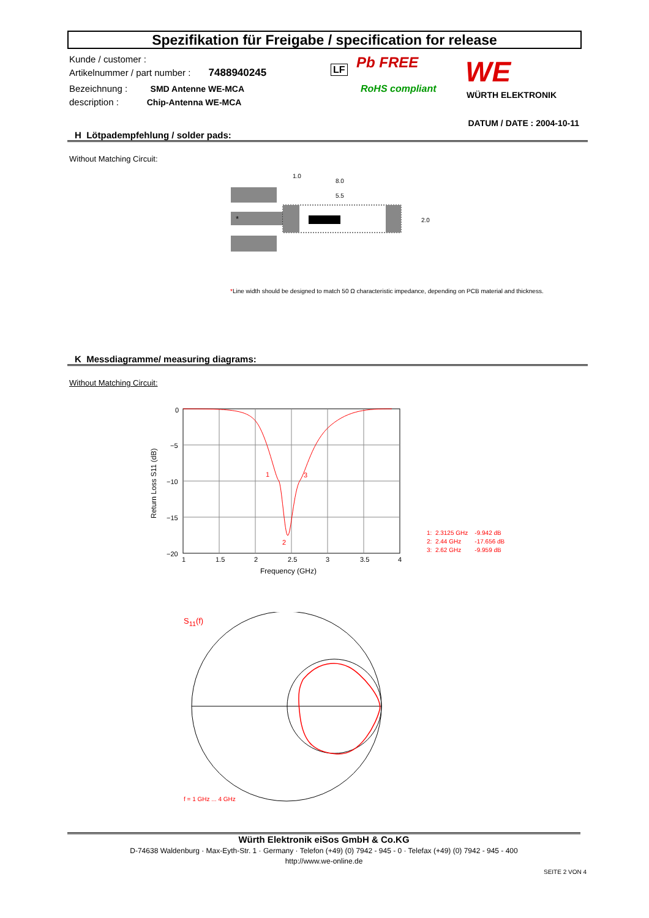Spezifikation für Freigabe / specification for release
Kunde / customer :
Artikelnummer / part number : 7488940245
Bezeichnung : SMD Antenne WE-MCA
description : Chip-Antenna WE-MCA
LF Pb FREE
RoHS compliant
WE
WÜRTH ELEKTRONIK
DATUM / DATE : 2004-10-11
H Lötpadempfehlung / solder pads:
Without Matching Circuit:
*
1.0
8.0
5.5
2.0
*Line width should be designed to match 50 Ω characteristic impedance, depending on PCB material and thickness.
K Messdiagramme/ measuring diagrams:
Without Matching Circuit:
0
−5
−10
−15
−20
1
1.5
2
2.5
3
3.5
4
Frequency (GHz)
Return Loss S11 (dB)
1
2
3
1: 2.3125 GHz -9.942 dB
2: 2.44 GHz -17.656 dB
3: 2.62 GHz -9.959 dB
S<sub>11</sub>(f)
f = 1 GHz ... 4 GHz
Würth Elektronik eiSos GmbH & Co.KG
D-74638 Waldenburg · Max-Eyth-Str. 1 · Germany · Telefon (+49) (0) 7942 - 945 - 0 · Telefax (+49) (0) 7942 - 945 - 400
http://www.we-online.de
SEITE 2 VON 4